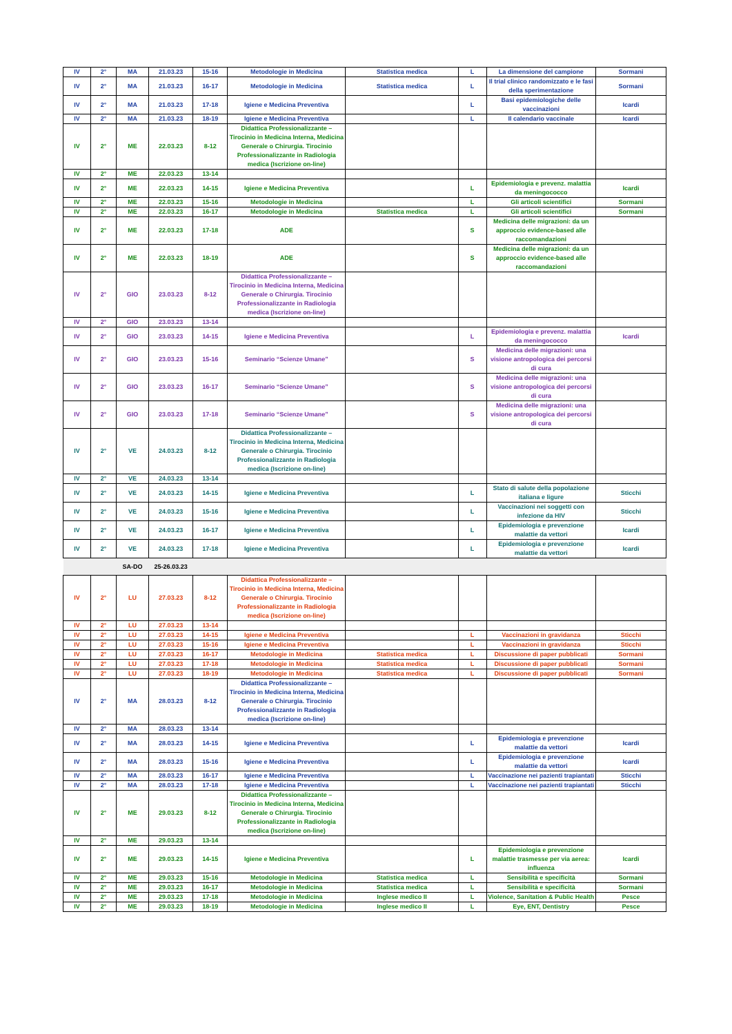| IV | 2° | MA | 21.03.23 | 15-16 | Metodologie in Medicina | Statistica medica | L | La dimensione del campione | Sormani |
| IV | 2° | MA | 21.03.23 | 16-17 | Metodologie in Medicina | Statistica medica | L | Il trial clinico randomizzato e le fasi della sperimentazione | Sormani |
| IV | 2° | MA | 21.03.23 | 17-18 | Igiene e Medicina Preventiva | | L | Basi epidemiologiche delle vaccinazioni | Icardi |
| IV | 2° | MA | 21.03.23 | 18-19 | Igiene e Medicina Preventiva | | L | Il calendario vaccinale | Icardi |
| IV | 2° | ME | 22.03.23 | 8-12 | Didattica Professionalizzante – Tirocinio in Medicina Interna, Medicina Generale o Chirurgia. Tirocinio Professionalizzante in Radiologia medica (Iscrizione on-line) | | | | |
| IV | 2° | ME | 22.03.23 | 13-14 | | | | | |
| IV | 2° | ME | 22.03.23 | 14-15 | Igiene e Medicina Preventiva | | L | Epidemiologia e prevenz. malattia da meningococco | Icardi |
| IV | 2° | ME | 22.03.23 | 15-16 | Metodologie in Medicina | | L | Gli articoli scientifici | Sormani |
| IV | 2° | ME | 22.03.23 | 16-17 | Metodologie in Medicina | Statistica medica | L | Gli articoli scientifici | Sormani |
| IV | 2° | ME | 22.03.23 | 17-18 | ADE | | S | Medicina delle migrazioni: da un approccio evidence-based alle raccomandazioni | |
| IV | 2° | ME | 22.03.23 | 18-19 | ADE | | S | Medicina delle migrazioni: da un approccio evidence-based alle raccomandazioni | |
| IV | 2° | GIO | 23.03.23 | 8-12 | Didattica Professionalizzante – Tirocinio in Medicina Interna, Medicina Generale o Chirurgia. Tirocinio Professionalizzante in Radiologia medica (Iscrizione on-line) | | | | |
| IV | 2° | GIO | 23.03.23 | 13-14 | | | | | |
| IV | 2° | GIO | 23.03.23 | 14-15 | Igiene e Medicina Preventiva | | L | Epidemiologia e prevenz. malattia da meningococco | Icardi |
| IV | 2° | GIO | 23.03.23 | 15-16 | Seminario “Scienze Umane” | | S | Medicina delle migrazioni: una visione antropologica dei percorsi di cura | |
| IV | 2° | GIO | 23.03.23 | 16-17 | Seminario “Scienze Umane” | | S | Medicina delle migrazioni: una visione antropologica dei percorsi di cura | |
| IV | 2° | GIO | 23.03.23 | 17-18 | Seminario “Scienze Umane” | | S | Medicina delle migrazioni: una visione antropologica dei percorsi di cura | |
| IV | 2° | VE | 24.03.23 | 8-12 | Didattica Professionalizzante – Tirocinio in Medicina Interna, Medicina Generale o Chirurgia. Tirocinio Professionalizzante in Radiologia medica (Iscrizione on-line) | | | | |
| IV | 2° | VE | 24.03.23 | 13-14 | | | | | |
| IV | 2° | VE | 24.03.23 | 14-15 | Igiene e Medicina Preventiva | | L | Stato di salute della popolazione italiana e ligure | Sticchi |
| IV | 2° | VE | 24.03.23 | 15-16 | Igiene e Medicina Preventiva | | L | Vaccinazioni nei soggetti con infezione da HIV | Sticchi |
| IV | 2° | VE | 24.03.23 | 16-17 | Igiene e Medicina Preventiva | | L | Epidemiologia e prevenzione malattie da vettori | Icardi |
| IV | 2° | VE | 24.03.23 | 17-18 | Igiene e Medicina Preventiva | | L | Epidemiologia e prevenzione malattie da vettori | Icardi |
| | | SA-DO | 25-26.03.23 | | | | | | |
| IV | 2° | LU | 27.03.23 | 8-12 | Didattica Professionalizzante – Tirocinio in Medicina Interna, Medicina Generale o Chirurgia. Tirocinio Professionalizzante in Radiologia medica (Iscrizione on-line) | | | | |
| IV | 2° | LU | 27.03.23 | 13-14 | | | | | |
| IV | 2° | LU | 27.03.23 | 14-15 | Igiene e Medicina Preventiva | | L | Vaccinazioni in gravidanza | Sticchi |
| IV | 2° | LU | 27.03.23 | 15-16 | Igiene e Medicina Preventiva | | L | Vaccinazioni in gravidanza | Sticchi |
| IV | 2° | LU | 27.03.23 | 16-17 | Metodologie in Medicina | Statistica medica | L | Discussione di paper pubblicati | Sormani |
| IV | 2° | LU | 27.03.23 | 17-18 | Metodologie in Medicina | Statistica medica | L | Discussione di paper pubblicati | Sormani |
| IV | 2° | LU | 27.03.23 | 18-19 | Metodologie in Medicina | Statistica medica | L | Discussione di paper pubblicati | Sormani |
| IV | 2° | MA | 28.03.23 | 8-12 | Didattica Professionalizzante – Tirocinio in Medicina Interna, Medicina Generale o Chirurgia. Tirocinio Professionalizzante in Radiologia medica (Iscrizione on-line) | | | | |
| IV | 2° | MA | 28.03.23 | 13-14 | | | | | |
| IV | 2° | MA | 28.03.23 | 14-15 | Igiene e Medicina Preventiva | | L | Epidemiologia e prevenzione malattie da vettori | Icardi |
| IV | 2° | MA | 28.03.23 | 15-16 | Igiene e Medicina Preventiva | | L | Epidemiologia e prevenzione malattie da vettori | Icardi |
| IV | 2° | MA | 28.03.23 | 16-17 | Igiene e Medicina Preventiva | | L | Vaccinazione nei pazienti trapiantati | Sticchi |
| IV | 2° | MA | 28.03.23 | 17-18 | Igiene e Medicina Preventiva | | L | Vaccinazione nei pazienti trapiantati | Sticchi |
| IV | 2° | ME | 29.03.23 | 8-12 | Didattica Professionalizzante – Tirocinio in Medicina Interna, Medicina Generale o Chirurgia. Tirocinio Professionalizzante in Radiologia medica (Iscrizione on-line) | | | | |
| IV | 2° | ME | 29.03.23 | 13-14 | | | | | |
| IV | 2° | ME | 29.03.23 | 14-15 | Igiene e Medicina Preventiva | | L | Epidemiologia e prevenzione malattie trasmesse per via aerea: influenza | Icardi |
| IV | 2° | ME | 29.03.23 | 15-16 | Metodologie in Medicina | Statistica medica | L | Sensibilità e specificità | Sormani |
| IV | 2° | ME | 29.03.23 | 16-17 | Metodologie in Medicina | Statistica medica | L | Sensibilità e specificità | Sormani |
| IV | 2° | ME | 29.03.23 | 17-18 | Metodologie in Medicina | Inglese medico II | L | Violence, Sanitation & Public Health | Pesce |
| IV | 2° | ME | 29.03.23 | 18-19 | Metodologie in Medicina | Inglese medico II | L | Eye, ENT, Dentistry | Pesce |